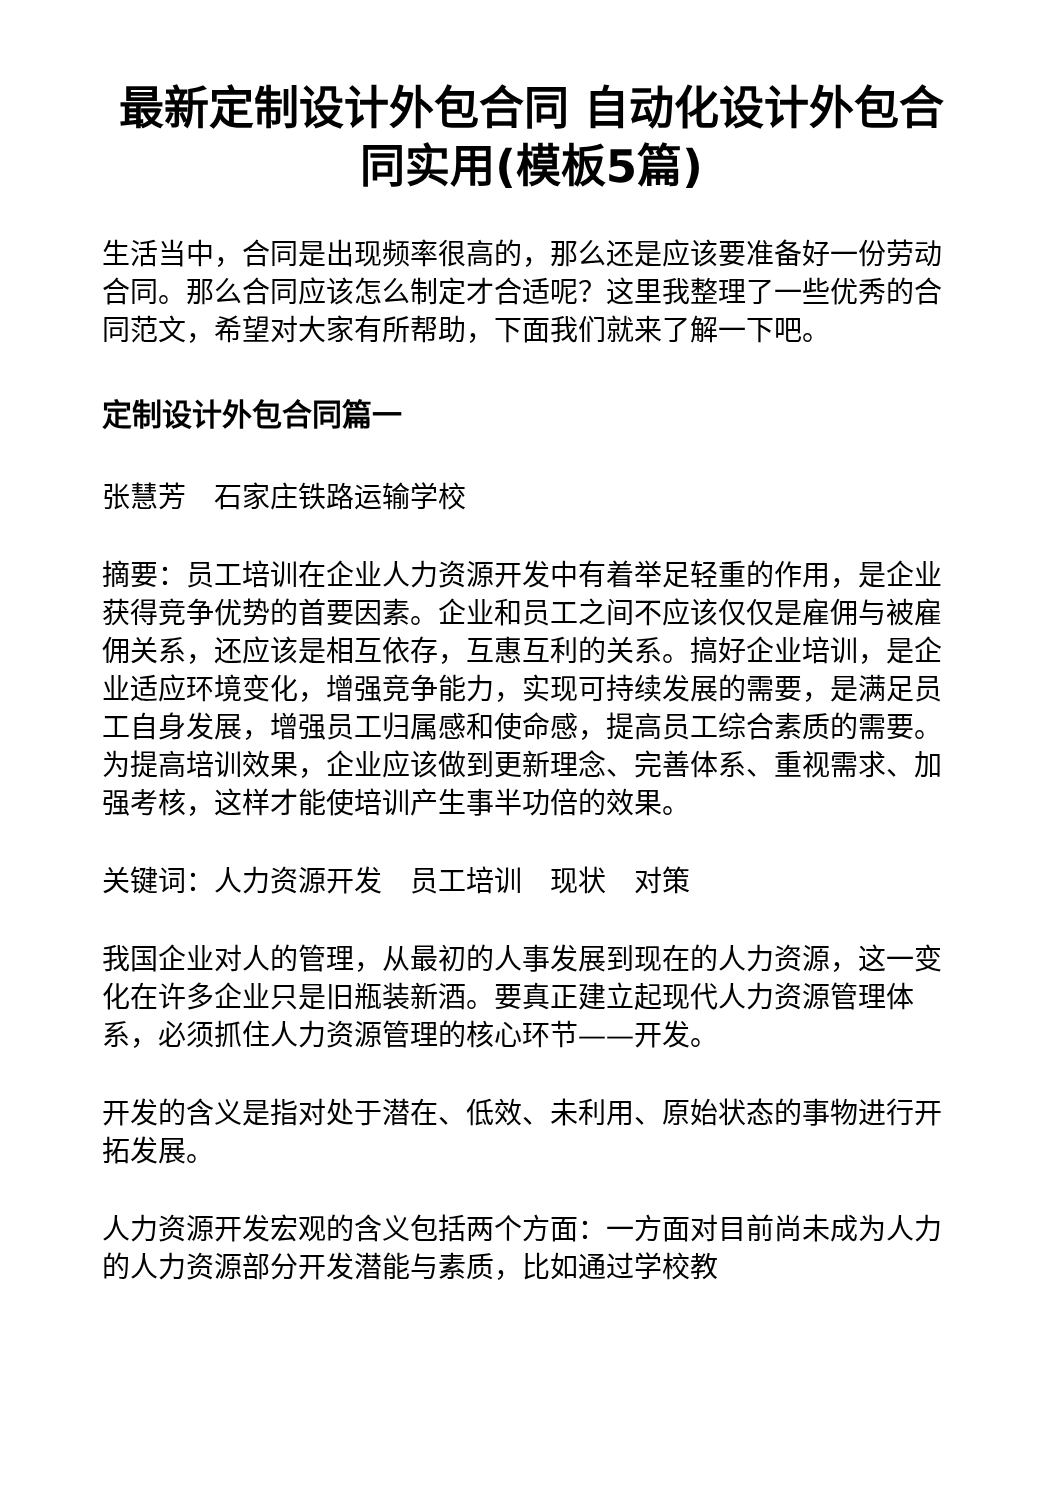最新定制设计外包合同 自动化设计外包合同实用(模板5篇)
生活当中，合同是出现频率很高的，那么还是应该要准备好一份劳动合同。那么合同应该怎么制定才合适呢？这里我整理了一些优秀的合同范文，希望对大家有所帮助，下面我们就来了解一下吧。
定制设计外包合同篇一
张慧芳　石家庄铁路运输学校
摘要：员工培训在企业人力资源开发中有着举足轻重的作用，是企业获得竞争优势的首要因素。企业和员工之间不应该仅仅是雇佣与被雇佣关系，还应该是相互依存，互惠互利的关系。搞好企业培训，是企业适应环境变化，增强竞争能力，实现可持续发展的需要，是满足员工自身发展，增强员工归属感和使命感，提高员工综合素质的需要。为提高培训效果，企业应该做到更新理念、完善体系、重视需求、加强考核，这样才能使培训产生事半功倍的效果。
关键词：人力资源开发　员工培训　现状　对策
我国企业对人的管理，从最初的人事发展到现在的人力资源，这一变化在许多企业只是旧瓶装新酒。要真正建立起现代人力资源管理体系，必须抓住人力资源管理的核心环节——开发。
开发的含义是指对处于潜在、低效、未利用、原始状态的事物进行开拓发展。
人力资源开发宏观的含义包括两个方面：一方面对目前尚未成为人力的人力资源部分开发潜能与素质，比如通过学校教